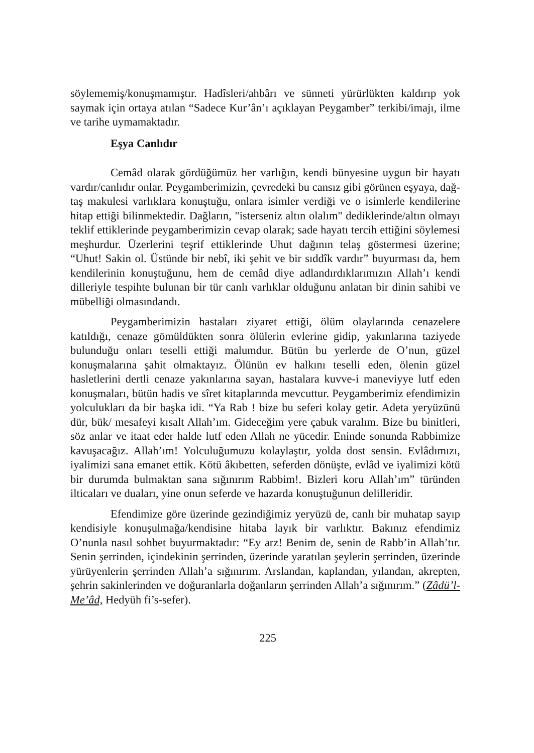söylememiş/konuşmamıştır. Hadîsleri/ahbârı ve sünneti yürürlükten kaldırıp yok saymak için ortaya atılan “Sadece Kur’ân’ı açıklayan Peygamber” terkibi/imajı, ilme ve tarihe uymamaktadır.
Eşya Canlıdır
Cemâd olarak gördüğümüz her varlığın, kendi bünyesine uygun bir hayatı vardır/canlıdır onlar. Peygamberimizin, çevredeki bu cansız gibi görünen eşyaya, dağ-taş makulesi varlıklara konuştuğu, onlara isimler verdiği ve o isimlerle kendilerine hitap ettiği bilinmektedir. Dağların, "isterseniz altın olalım" dediklerinde/altın olmayı teklif ettiklerinde peygamberimizin cevap olarak; sade hayatı tercih ettiğini söylemesi meşhurdur. Üzerlerini teşrif ettiklerinde Uhut dağının telaş göstermesi üzerine; “Uhut! Sakin ol. Üstünde bir nebî, iki şehit ve bir sıddîk vardır” buyurması da, hem kendilerinin konuştuğunu, hem de cemâd diye adlandırdıklarımızın Allah’ı kendi dilleriyle tespihte bulunan bir tür canlı varlıklar olduğunu anlatan bir dinin sahibi ve mübelliği olmasındandı.
Peygamberimizin hastaları ziyaret ettiği, ölüm olaylarında cenazelere katıldığı, cenaze gömüldükten sonra ölülerin evlerine gidip, yakınlarına taziyede bulunduğu onları teselli ettiği malumdur. Bütün bu yerlerde de O’nun, güzel konuşmalarına şahit olmaktayız. Ölünün ev halkını teselli eden, ölenin güzel hasletlerini dertli cenaze yakınlarına sayan, hastalara kuvve-i maneviyye lutf eden konuşmaları, bütün hadis ve sîret kitaplarında mevcuttur. Peygamberimiz efendimizin yolculukları da bir başka idi. “Ya Rab ! bize bu seferi kolay getir. Adeta yeryüzünü dür, bük/ mesafeyi kısalt Allah’ım. Gideceğim yere çabuk varalım. Bize bu binitleri, söz anlar ve itaat eder halde lutf eden Allah ne yücedir. Eninde sonunda Rabbimize kavuşacağız. Allah’ım! Yolculuğumuzu kolaylaştır, yolda dost sensin. Evlâdımızı, iyalimizi sana emanet ettik. Kötü âkıbetten, seferden dönüşte, evlâd ve iyalimizi kötü bir durumda bulmaktan sana sığınırım Rabbim!. Bizleri koru Allah’ım” türünden ilticaları ve duaları, yine onun seferde ve hazarda konuştuğunun delilleridir.
Efendimize göre üzerinde gezindiğimiz yeryüzü de, canlı bir muhatap sayıp kendisiyle konuşulmağa/kendisine hitaba layık bir varlıktır. Bakınız efendimiz O’nunla nasıl sohbet buyurmaktadır: “Ey arz! Benim de, senin de Rabb’in Allah’tır. Senin şerrinden, içindekinin şerrinden, üzerinde yaratılan şeylerin şerrinden, üzerinde yürüyenlerin şerrinden Allah’a sığınırım. Arslandan, kaplandan, yılandan, akrepten, şehrin sakinlerinden ve doğuranlarla doğanların şerrinden Allah’a sığınırım.” (Zâdü’l- Me’âd, Hedyüh fi’s-sefer).
225